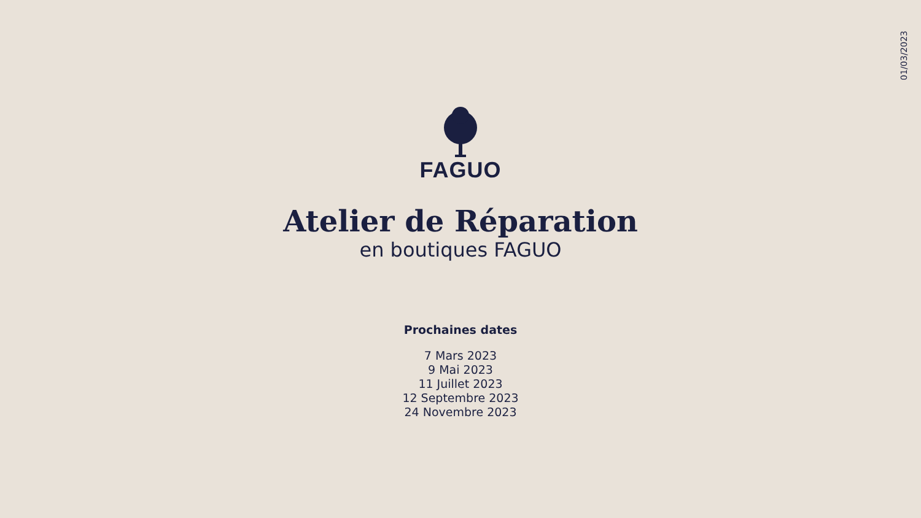01/03/2023
FAGUO
Atelier de Réparation
en boutiques FAGUO
Prochaines dates
7 Mars 2023
9 Mai 2023
11 Juillet 2023
12 Septembre 2023
24 Novembre 2023